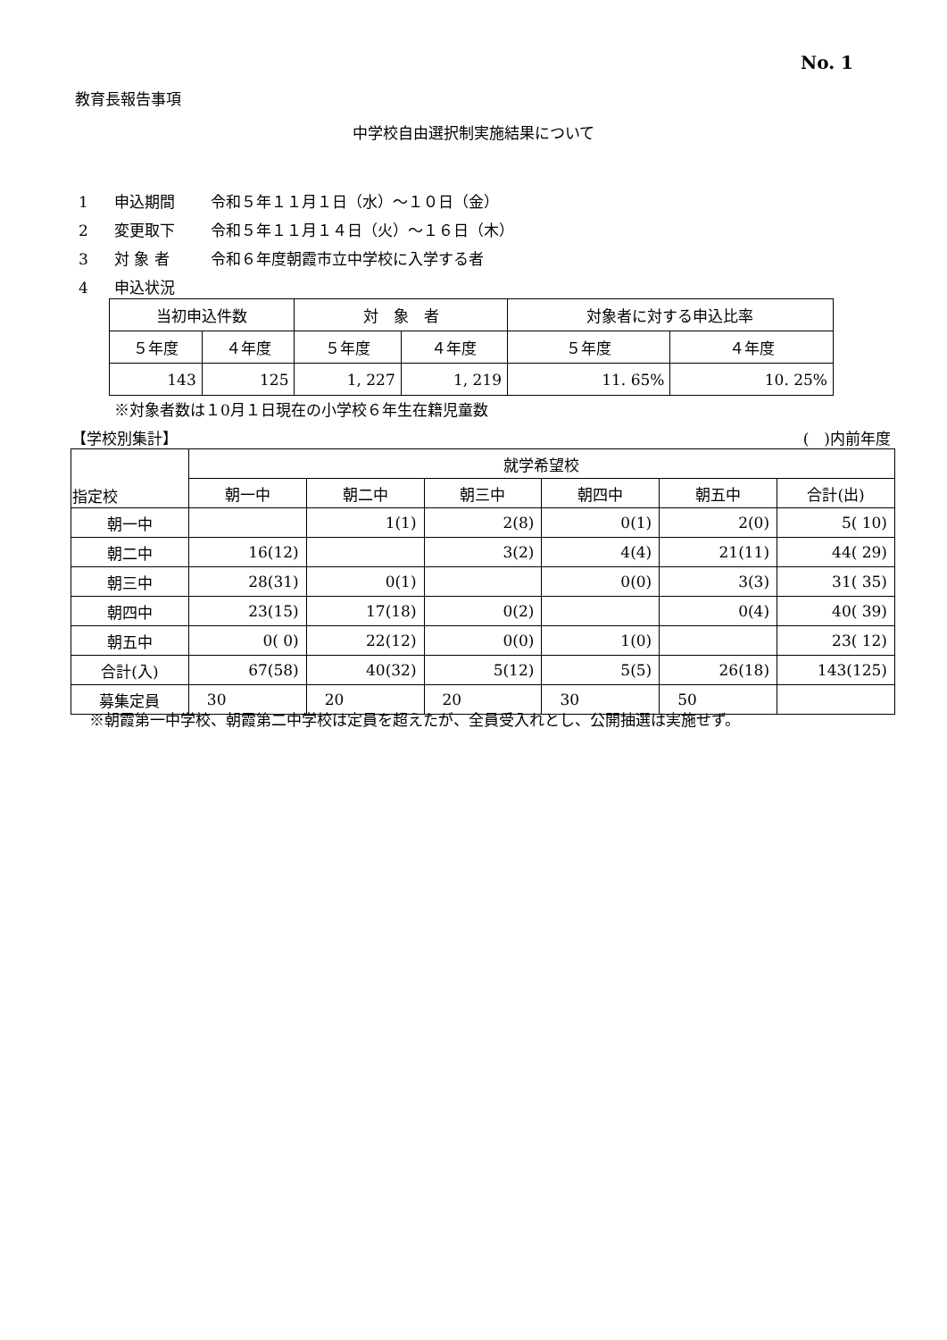No. 1
教育長報告事項
中学校自由選択制実施結果について
1 申込期間 令和５年１１月１日（水）～１０日（金）
2 変更取下 令和５年１１月１４日（火）～１６日（木）
3 対 象 者 令和６年度朝霞市立中学校に入学する者
4 申込状況
| 当初申込件数 | | 対 象 者 | | 対象者に対する申込比率 | |
| --- | --- | --- | --- | --- | --- |
| ５年度 | ４年度 | ５年度 | ４年度 | ５年度 | ４年度 |
| 143 | 125 | 1, 227 | 1, 219 | 11. 65% | 10. 25% |
※対象者数は１0月１日現在の小学校６年生在籍児童数
【学校別集計】 (　)内前年度
| 指定校 | 就学希望校 | | | | | |
| --- | --- | --- | --- | --- | --- | --- |
| | 朝一中 | 朝二中 | 朝三中 | 朝四中 | 朝五中 | 合計(出) |
| 朝一中 | | 1(1) | 2(8) | 0(1) | 2(0) | 5( 10) |
| 朝二中 | 16(12) | | 3(2) | 4(4) | 21(11) | 44( 29) |
| 朝三中 | 28(31) | 0(1) | | 0(0) | 3(3) | 31( 35) |
| 朝四中 | 23(15) | 17(18) | 0(2) | | 0(4) | 40( 39) |
| 朝五中 | 0( 0) | 22(12) | 0(0) | 1(0) | | 23( 12) |
| 合計(入) | 67(58) | 40(32) | 5(12) | 5(5) | 26(18) | 143(125) |
| 募集定員 | 30 | 20 | 20 | 30 | 50 | |
※朝霞第一中学校、朝霞第二中学校は定員を超えたが、全員受入れとし、公開抽選は実施せず。